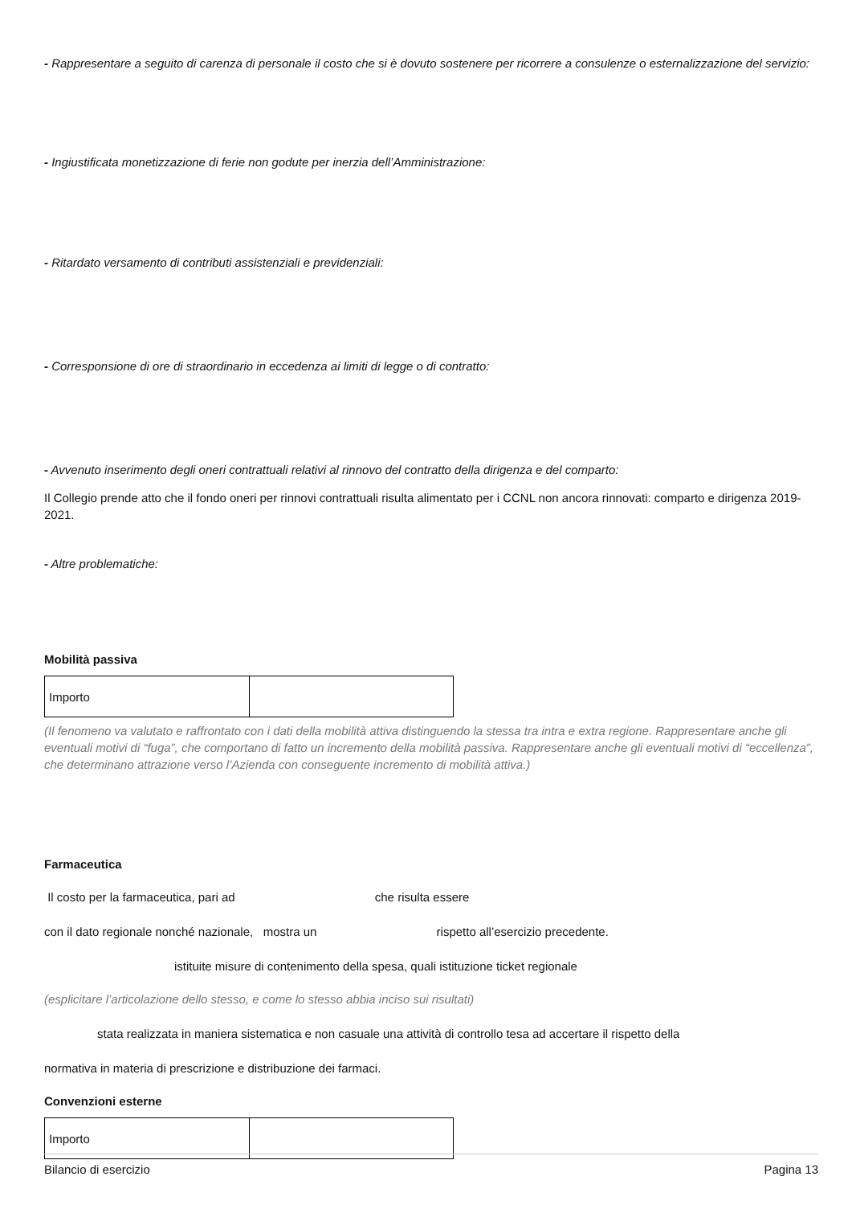- Rappresentare a seguito di carenza di personale il costo che si è dovuto sostenere per ricorrere a consulenze o esternalizzazione del servizio:
- Ingiustificata monetizzazione di ferie non godute per inerzia dell’Amministrazione:
- Ritardato versamento di contributi assistenziali e previdenziali:
- Corresponsione di ore di straordinario in eccedenza ai limiti di legge o di contratto:
- Avvenuto inserimento degli oneri contrattuali relativi al rinnovo del contratto della dirigenza e del comparto:
Il Collegio prende atto che il fondo oneri per rinnovi contrattuali risulta alimentato per i CCNL non ancora rinnovati: comparto e dirigenza 2019-2021.
- Altre problematiche:
Mobilità passiva
| Importo | |
(Il fenomeno va valutato e raffrontato con i dati della mobilità attiva distinguendo la stessa tra intra e extra regione. Rappresentare anche gli eventuali motivi di “fuga”, che comportano di fatto un incremento della mobilità passiva. Rappresentare anche gli eventuali motivi di “eccellenza”, che determinano attrazione verso l’Azienda con conseguente incremento di mobilità attiva.)
Farmaceutica
Il costo per la farmaceutica, pari ad che risulta essere
con il dato regionale nonché nazionale, mostra un rispetto all’esercizio precedente.
istituite misure di contenimento della spesa, quali istituzione ticket regionale
(esplicitare l’articolazione dello stesso, e come lo stesso abbia inciso sui risultati)
stata realizzata in maniera sistematica e non casuale una attività di controllo tesa ad accertare il rispetto della
normativa in materia di prescrizione e distribuzione dei farmaci.
Convenzioni esterne
| Importo | |
Bilancio di esercizio Pagina 13